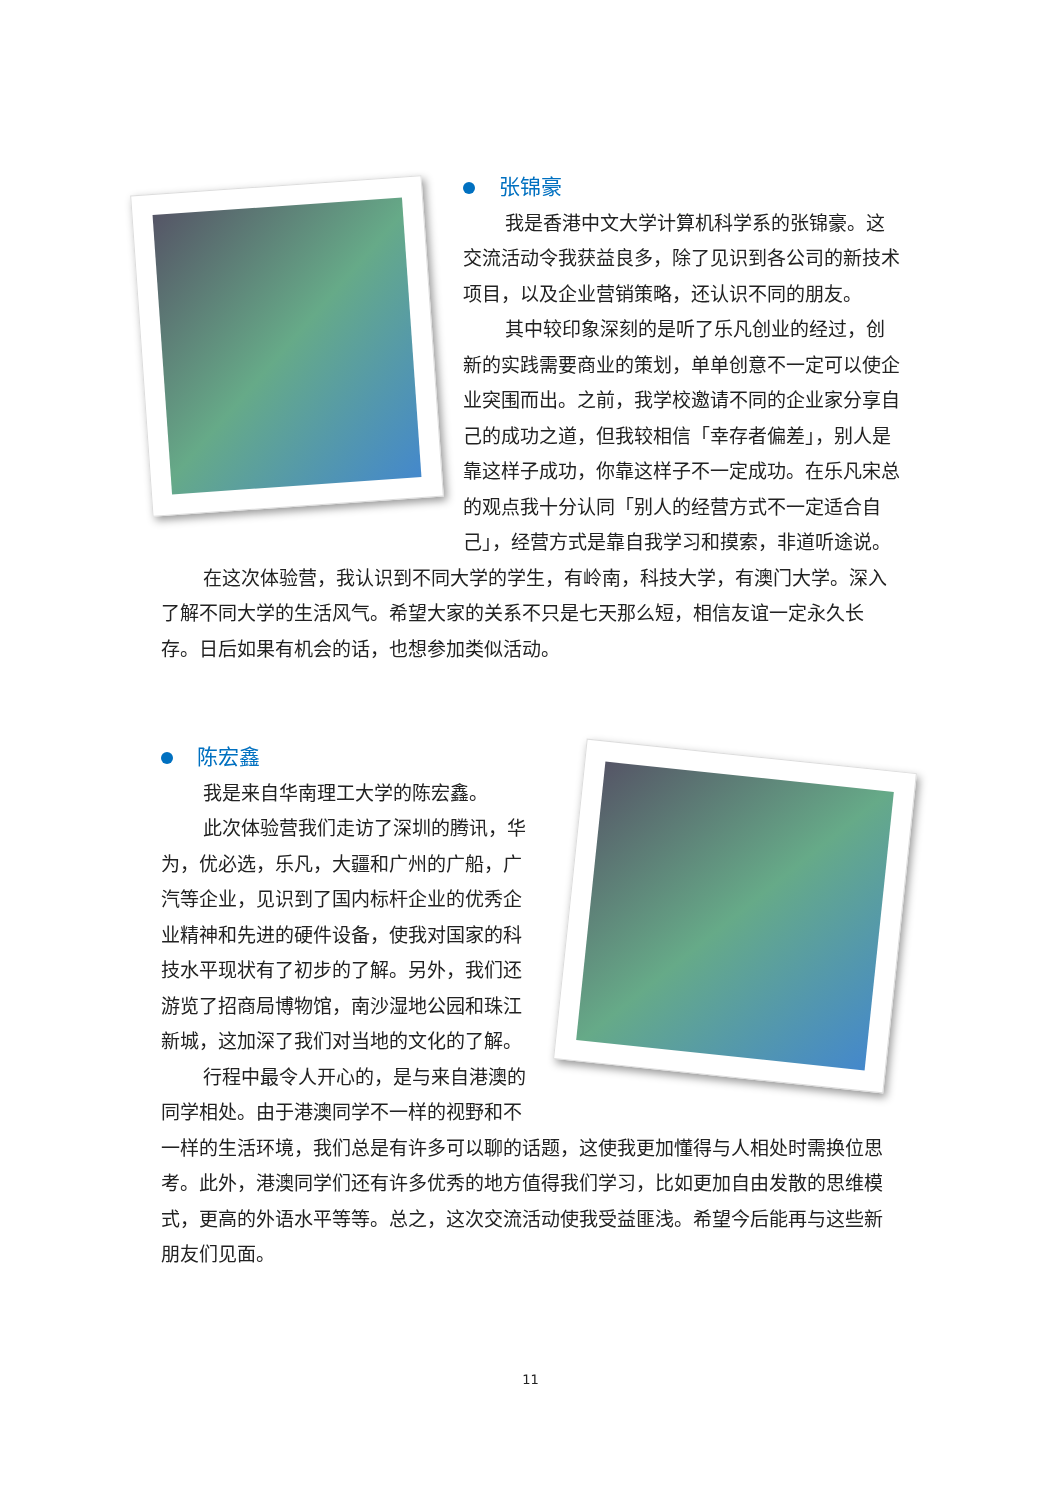张锦豪
我是香港中文大学计算机科学系的张锦豪。这交流活动令我获益良多，除了见识到各公司的新技术项目，以及企业营销策略，还认识不同的朋友。
其中较印象深刻的是听了乐凡创业的经过，创新的实践需要商业的策划，单单创意不一定可以使企业突围而出。之前，我学校邀请不同的企业家分享自己的成功之道，但我较相信「幸存者偏差」，别人是靠这样子成功，你靠这样子不一定成功。在乐凡宋总的观点我十分认同「别人的经营方式不一定适合自己」，经营方式是靠自我学习和摸索，非道听途说。
在这次体验营，我认识到不同大学的学生，有岭南，科技大学，有澳门大学。深入了解不同大学的生活风气。希望大家的关系不只是七天那么短，相信友谊一定永久长存。日后如果有机会的话，也想参加类似活动。
陈宏鑫
我是来自华南理工大学的陈宏鑫。
此次体验营我们走访了深圳的腾讯，华为，优必选，乐凡，大疆和广州的广船，广汽等企业，见识到了国内标杆企业的优秀企业精神和先进的硬件设备，使我对国家的科技水平现状有了初步的了解。另外，我们还游览了招商局博物馆，南沙湿地公园和珠江新城，这加深了我们对当地的文化的了解。
行程中最令人开心的，是与来自港澳的同学相处。由于港澳同学不一样的视野和不一样的生活环境，我们总是有许多可以聊的话题，这使我更加懂得与人相处时需换位思考。此外，港澳同学们还有许多优秀的地方值得我们学习，比如更加自由发散的思维模式，更高的外语水平等等。总之，这次交流活动使我受益匪浅。希望今后能再与这些新朋友们见面。
11